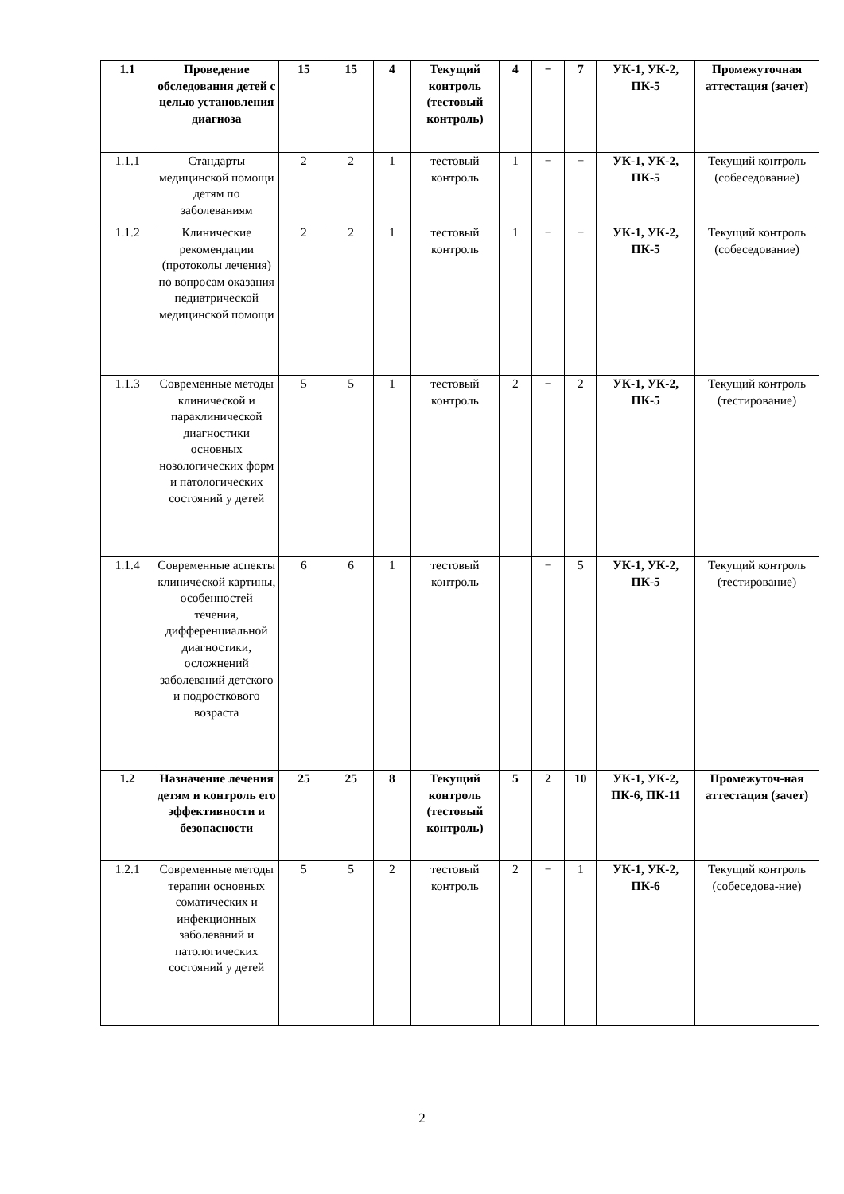| 1.1 | Проведение обследования детей с целью установления диагноза | 15 | 15 | 4 | Текущий контроль (тестовый контроль) | 4 | − | 7 | УК-1, УК-2, ПК-5 | Промежуточная аттестация (зачет) |
| 1.1.1 | Стандарты медицинской помощи детям по заболеваниям | 2 | 2 | 1 | тестовый контроль | 1 | − | − | УК-1, УК-2, ПК-5 | Текущий контроль (собеседование) |
| 1.1.2 | Клинические рекомендации (протоколы лечения) по вопросам оказания педиатрической медицинской помощи | 2 | 2 | 1 | тестовый контроль | 1 | − | − | УК-1, УК-2, ПК-5 | Текущий контроль (собеседование) |
| 1.1.3 | Современные методы клинической и параклинической диагностики основных нозологических форм и патологических состояний у детей | 5 | 5 | 1 | тестовый контроль | 2 | − | 2 | УК-1, УК-2, ПК-5 | Текущий контроль (тестирование) |
| 1.1.4 | Современные аспекты клинической картины, особенностей течения, дифференциальной диагностики, осложнений заболеваний детского и подросткового возраста | 6 | 6 | 1 | тестовый контроль | | − | 5 | УК-1, УК-2, ПК-5 | Текущий контроль (тестирование) |
| 1.2 | Назначение лечения детям и контроль его эффективности и безопасности | 25 | 25 | 8 | Текущий контроль (тестовый контроль) | 5 | 2 | 10 | УК-1, УК-2, ПК-6, ПК-11 | Промежуточ-ная аттестация (зачет) |
| 1.2.1 | Современные методы терапии основных соматических и инфекционных заболеваний и патологических состояний у детей | 5 | 5 | 2 | тестовый контроль | 2 | − | 1 | УК-1, УК-2, ПК-6 | Текущий контроль (собеседова-ние) |
2